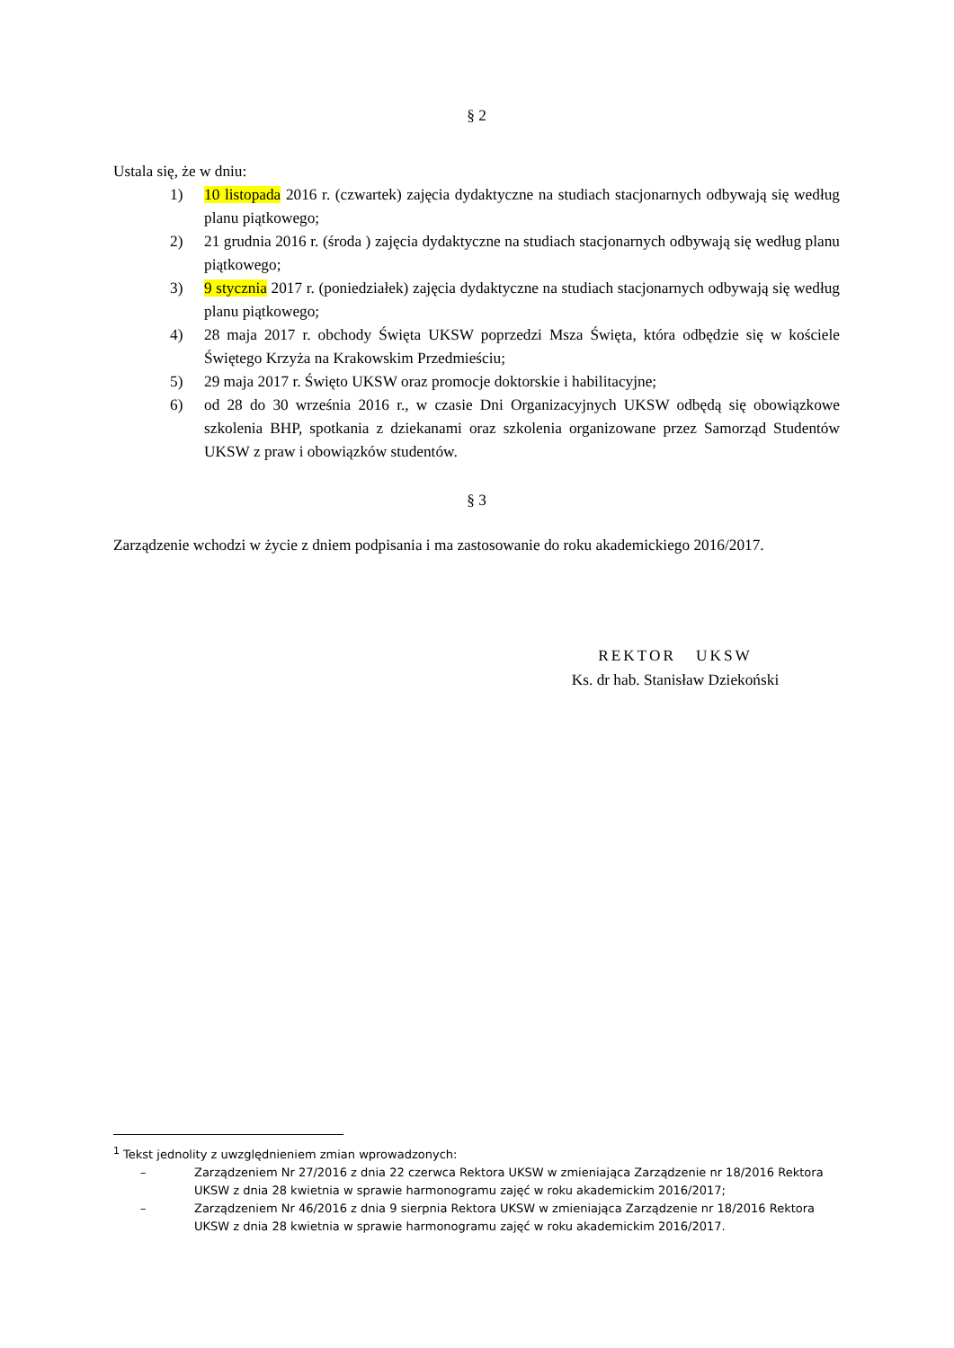§ 2
Ustala się, że w dniu:
1) 10 listopada 2016 r. (czwartek) zajęcia dydaktyczne na studiach stacjonarnych odbywają się według planu piątkowego;
2) 21 grudnia 2016 r. (środa ) zajęcia dydaktyczne na studiach stacjonarnych odbywają się według planu piątkowego;
3) 9 stycznia 2017 r. (poniedziałek) zajęcia dydaktyczne na studiach stacjonarnych odbywają się według planu piątkowego;
4) 28 maja 2017 r. obchody Święta UKSW poprzedzi Msza Święta, która odbędzie się w kościele Świętego Krzyża na Krakowskim Przedmieściu;
5) 29 maja 2017 r. Święto UKSW oraz promocje doktorskie i habilitacyjne;
6) od 28 do 30 września 2016 r., w czasie Dni Organizacyjnych UKSW odbędą się obowiązkowe szkolenia BHP, spotkania z dziekanami oraz szkolenia organizowane przez Samorząd Studentów UKSW z praw i obowiązków studentów.
§ 3
Zarządzenie wchodzi w życie z dniem podpisania i ma zastosowanie do roku akademickiego 2016/2017.
REKTOR UKSW
Ks. dr hab. Stanisław Dziekoński
<sup>1</sup> Tekst jednolity z uwzględnieniem zmian wprowadzonych:
– Zarządzeniem Nr 27/2016 z dnia 22 czerwca Rektora UKSW w zmieniająca Zarządzenie nr 18/2016 Rektora UKSW z dnia 28 kwietnia w sprawie harmonogramu zajęć w roku akademickim 2016/2017;
– Zarządzeniem Nr 46/2016 z dnia 9 sierpnia Rektora UKSW w zmieniająca Zarządzenie nr 18/2016 Rektora UKSW z dnia 28 kwietnia w sprawie harmonogramu zajęć w roku akademickim 2016/2017.